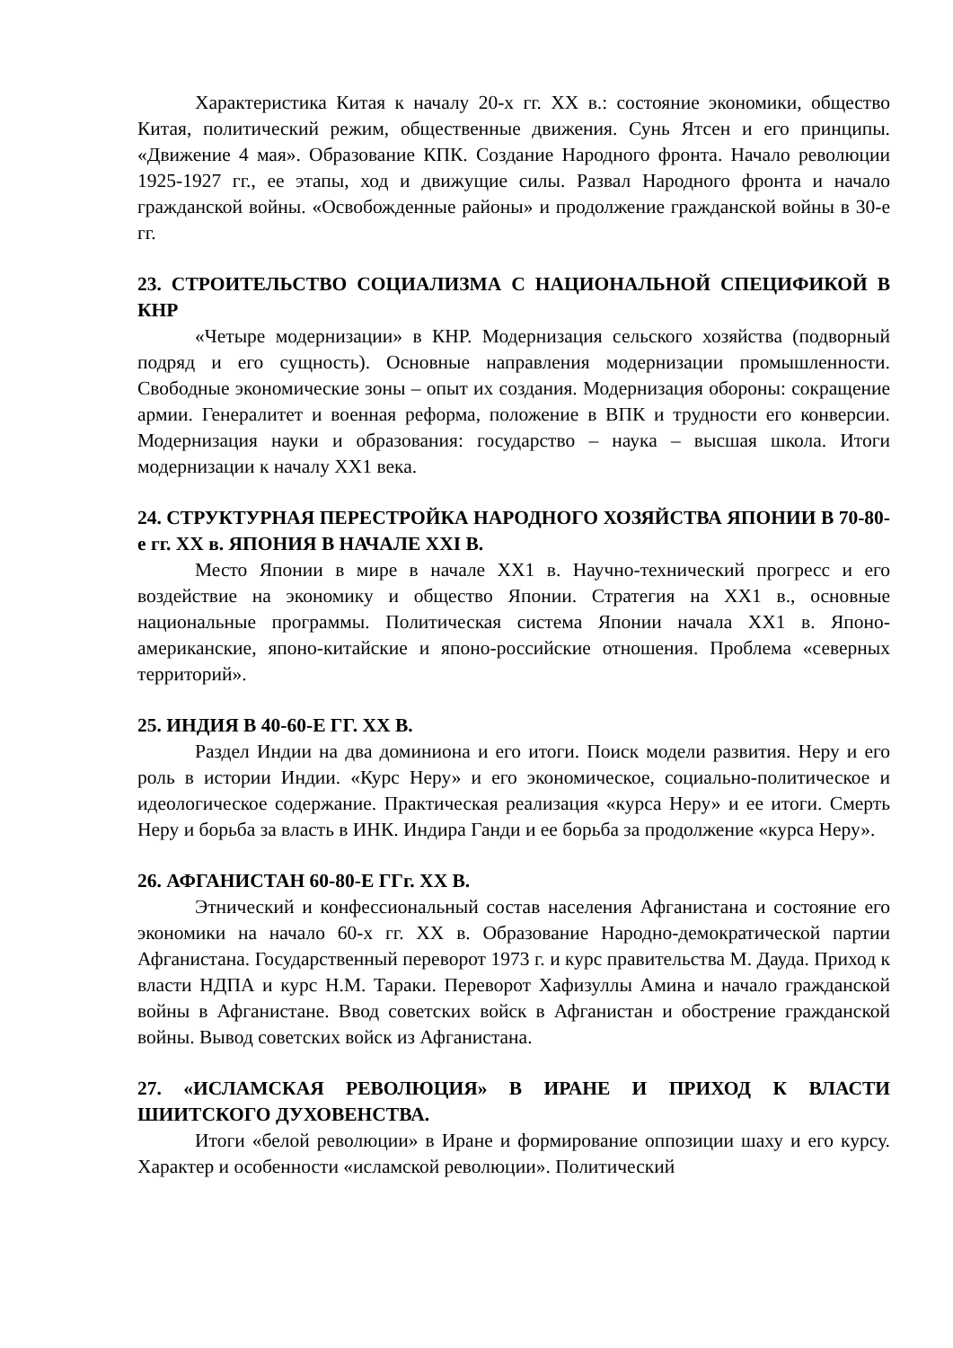Характеристика Китая к началу 20-х гг. XX в.: состояние экономики, общество Китая, политический режим, общественные движения. Сунь Ятсен и его принципы. «Движение 4 мая». Образование КПК. Создание Народного фронта. Начало революции 1925-1927 гг., ее этапы, ход и движущие силы. Развал Народного фронта и начало гражданской войны. «Освобожденные районы» и продолжение гражданской войны в 30-е гг.
23. СТРОИТЕЛЬСТВО СОЦИАЛИЗМА С НАЦИОНАЛЬНОЙ СПЕЦИФИКОЙ В КНР
«Четыре модернизации» в КНР. Модернизация сельского хозяйства (подворный подряд и его сущность). Основные направления модернизации промышленности. Свободные экономические зоны – опыт их создания. Модернизация обороны: сокращение армии. Генералитет и военная реформа, положение в ВПК и трудности его конверсии. Модернизация науки и образования: государство – наука – высшая школа. Итоги модернизации к началу XX1 века.
24. СТРУКТУРНАЯ ПЕРЕСТРОЙКА НАРОДНОГО ХОЗЯЙСТВА ЯПОНИИ В 70-80-е гг. XX в. ЯПОНИЯ В НАЧАЛЕ XXI В.
Место Японии в мире в начале XX1 в. Научно-технический прогресс и его воздействие на экономику и общество Японии. Стратегия на XX1 в., основные национальные программы. Политическая система Японии начала XX1 в. Японо-американские, японо-китайские и японо-российские отношения. Проблема «северных территорий».
25. ИНДИЯ В 40-60-Е ГГ. XX В.
Раздел Индии на два доминиона и его итоги. Поиск модели развития. Неру и его роль в истории Индии. «Курс Неру» и его экономическое, социально-политическое и идеологическое содержание. Практическая реализация «курса Неру» и ее итоги. Смерть Неру и борьба за власть в ИНК. Индира Ганди и ее борьба за продолжение «курса Неру».
26. АФГАНИСТАН 60-80-Е ГГг. XX В.
Этнический и конфессиональный состав населения Афганистана и состояние его экономики на начало 60-х гг. XX в. Образование Народно-демократической партии Афганистана. Государственный переворот 1973 г. и курс правительства М. Дауда. Приход к власти НДПА и курс Н.М. Тараки. Переворот Хафизуллы Амина и начало гражданской войны в Афганистане. Ввод советских войск в Афганистан и обострение гражданской войны. Вывод советских войск из Афганистана.
27. «ИСЛАМСКАЯ РЕВОЛЮЦИЯ» В ИРАНЕ И ПРИХОД К ВЛАСТИ ШИИТСКОГО ДУХОВЕНСТВА.
Итоги «белой революции» в Иране и формирование оппозиции шаху и его курсу. Характер и особенности «исламской революции». Политический